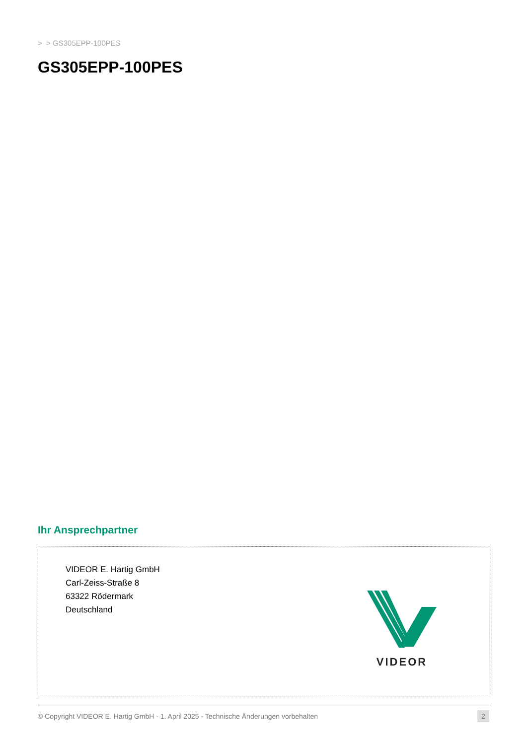> > GS305EPP-100PES
GS305EPP-100PES
Ihr Ansprechpartner
VIDEOR E. Hartig GmbH
Carl-Zeiss-Straße 8
63322 Rödermark
Deutschland
VIDEOR
© Copyright VIDEOR E. Hartig GmbH - 1. April 2025 - Technische Änderungen vorbehalten 2